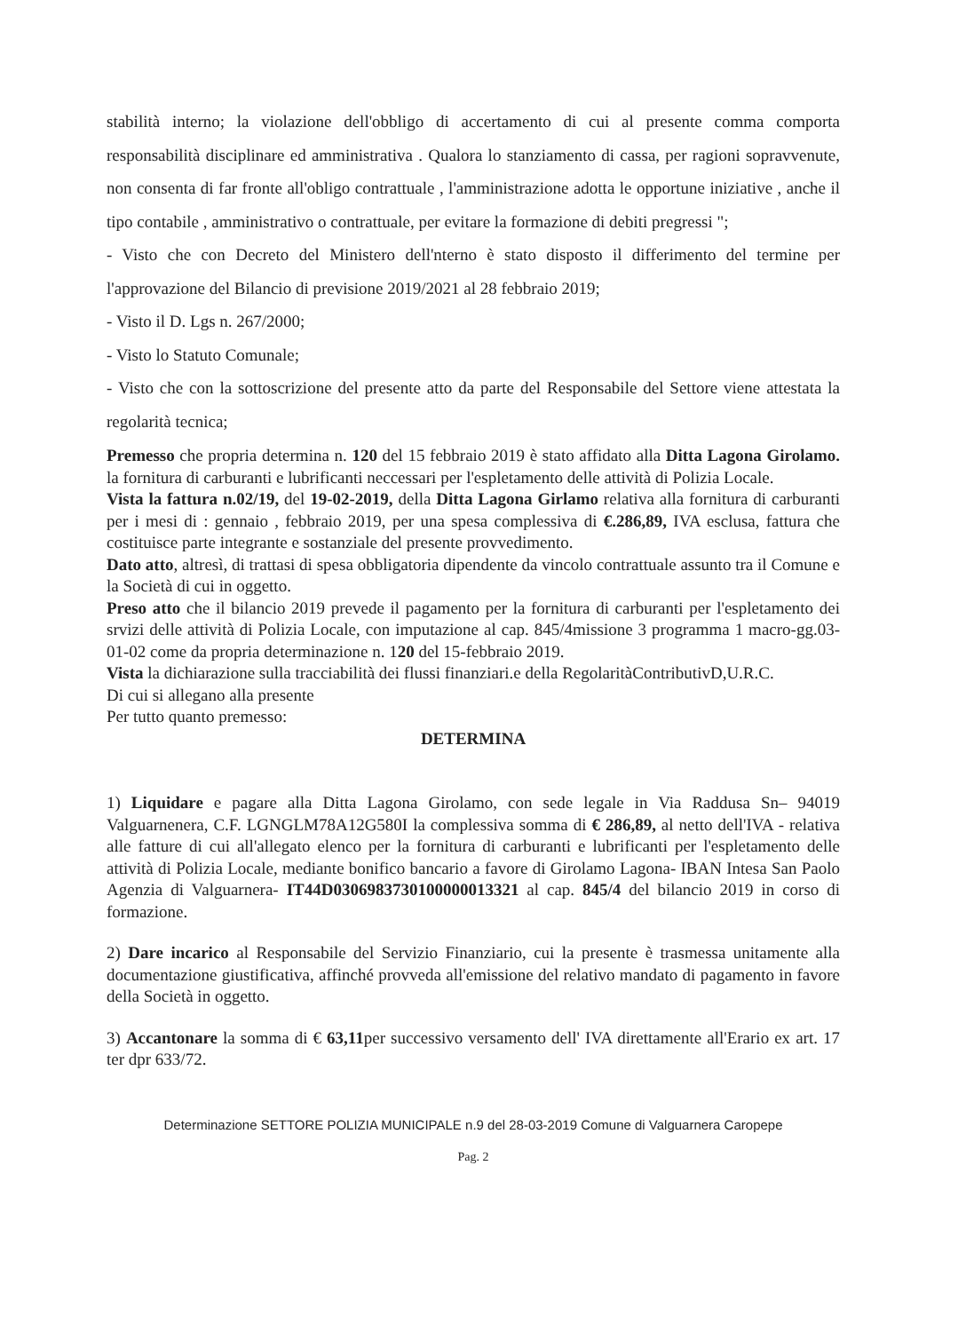stabilità interno; la violazione dell'obbligo di accertamento di cui al presente comma comporta responsabilità disciplinare ed amministrativa . Qualora lo stanziamento di cassa, per ragioni sopravvenute, non consenta di far fronte all'obligo contrattuale , l'amministrazione adotta le opportune iniziative , anche il tipo contabile , amministrativo o contrattuale, per evitare la formazione di debiti pregressi ";
- Visto che con Decreto del Ministero dell'nterno è stato disposto il differimento del termine per l'approvazione del Bilancio di previsione 2019/2021 al 28 febbraio 2019;
- Visto il D. Lgs n. 267/2000;
- Visto lo Statuto Comunale;
- Visto che con la sottoscrizione del presente atto da parte del Responsabile del Settore viene attestata la regolarità tecnica;
Premesso che propria determina n. 120 del 15 febbraio 2019 è stato affidato alla Ditta Lagona Girolamo. la fornitura di carburanti e lubrificanti neccessari per l'espletamento delle attività di Polizia Locale.
Vista la fattura n.02/19, del 19-02-2019, della Ditta Lagona Girlamo relativa alla fornitura di carburanti per i mesi di : gennaio , febbraio 2019, per una spesa complessiva di €.286,89, IVA esclusa, fattura che costituisce parte integrante e sostanziale del presente provvedimento.
Dato atto, altresì, di trattasi di spesa obbligatoria dipendente da vincolo contrattuale assunto tra il Comune e la Società di cui in oggetto.
Preso atto che il bilancio 2019 prevede il pagamento per la fornitura di carburanti per l'espletamento dei srvizi delle attività di Polizia Locale, con imputazione al cap. 845/4missione 3 programma 1 macro-gg.03-01-02 come da propria determinazione n. 120 del 15-febbraio 2019.
Vista la dichiarazione sulla tracciabilità dei flussi finanziari.e della RegolaritàContributivD,U.R.C.
Di cui si allegano alla presente
Per tutto quanto premesso:
DETERMINA
1) Liquidare e pagare alla Ditta Lagona Girolamo, con sede legale in Via Raddusa Sn– 94019 Valguarnenera, C.F. LGNGLM78A12G580I la complessiva somma di € 286,89, al netto dell'IVA - relativa alle fatture di cui all'allegato elenco per la fornitura di carburanti e lubrificanti per l'espletamento delle attività di Polizia Locale, mediante bonifico bancario a favore di Girolamo Lagona- IBAN Intesa San Paolo Agenzia di Valguarnera- IT44D0306983730100000013321 al cap. 845/4 del bilancio 2019 in corso di formazione.
2) Dare incarico al Responsabile del Servizio Finanziario, cui la presente è trasmessa unitamente alla documentazione giustificativa, affinché provveda all'emissione del relativo mandato di pagamento in favore della Società in oggetto.
3) Accantonare la somma di € 63,11per successivo versamento dell' IVA direttamente all'Erario ex art. 17 ter dpr 633/72.
Determinazione SETTORE POLIZIA MUNICIPALE n.9 del 28-03-2019 Comune di Valguarnera Caropepe
Pag. 2